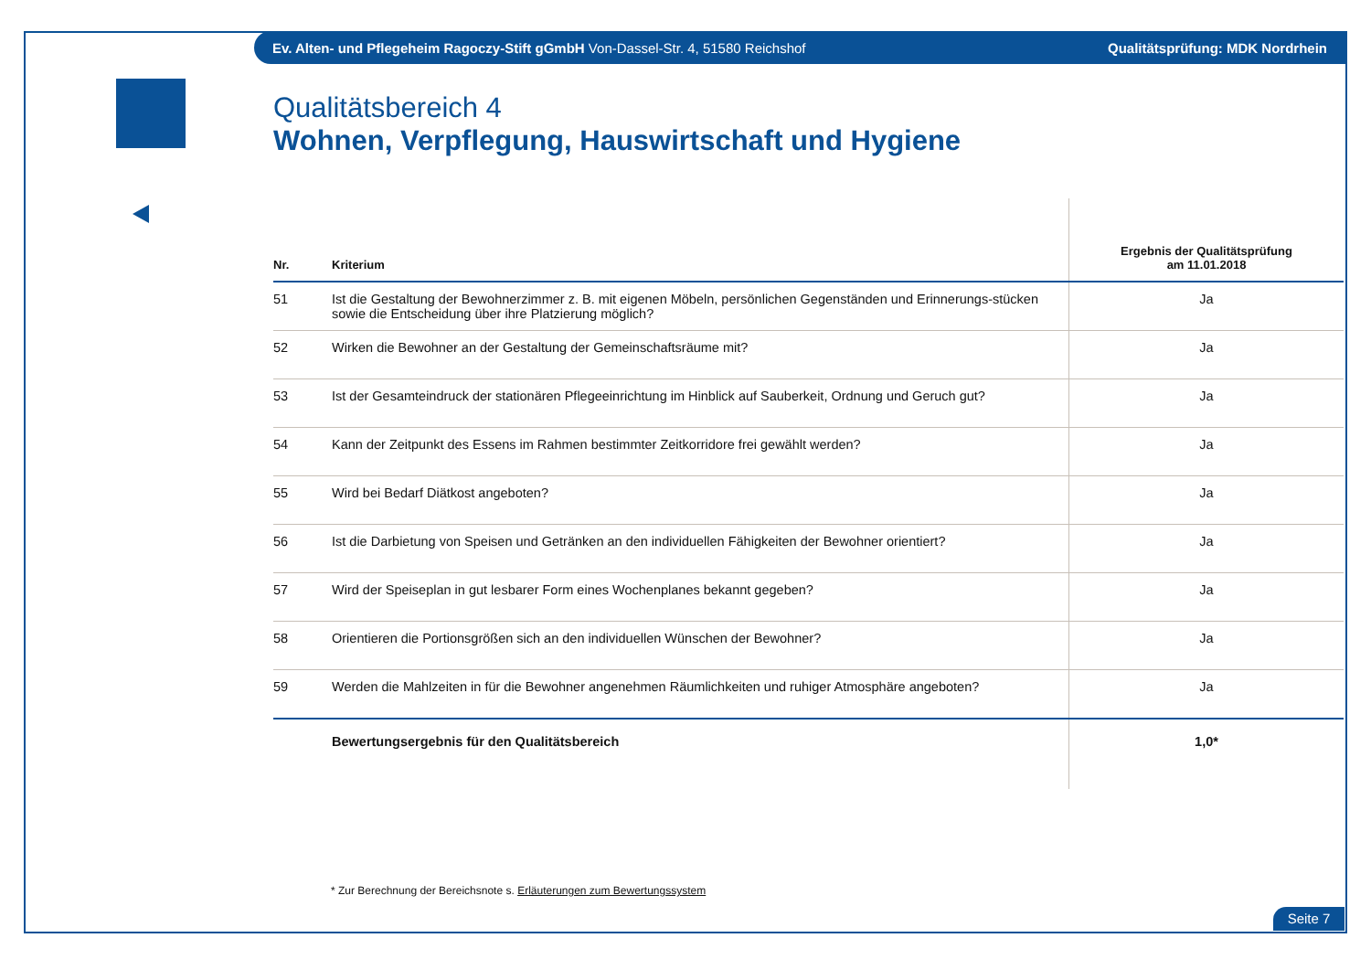Ev. Alten- und Pflegeheim Ragoczy-Stift gGmbH Von-Dassel-Str. 4, 51580 Reichshof Qualitätsprüfung: MDK Nordrhein
Qualitätsbereich 4
Wohnen, Verpflegung, Hauswirtschaft und Hygiene
| Nr. | Kriterium | Ergebnis der Qualitätsprüfung am 11.01.2018 |
| --- | --- | --- |
| 51 | Ist die Gestaltung der Bewohnerzimmer z. B. mit eigenen Möbeln, persönlichen Gegenständen und Erinnerungs-stücken sowie die Entscheidung über ihre Platzierung möglich? | Ja |
| 52 | Wirken die Bewohner an der Gestaltung der Gemeinschaftsräume mit? | Ja |
| 53 | Ist der Gesamteindruck der stationären Pflegeeinrichtung im Hinblick auf Sauberkeit, Ordnung und Geruch gut? | Ja |
| 54 | Kann der Zeitpunkt des Essens im Rahmen bestimmter Zeitkorridore frei gewählt werden? | Ja |
| 55 | Wird bei Bedarf Diätkost angeboten? | Ja |
| 56 | Ist die Darbietung von Speisen und Getränken an den individuellen Fähigkeiten der Bewohner orientiert? | Ja |
| 57 | Wird der Speiseplan in gut lesbarer Form eines Wochenplanes bekannt gegeben? | Ja |
| 58 | Orientieren die Portionsgrößen sich an den individuellen Wünschen der Bewohner? | Ja |
| 59 | Werden die Mahlzeiten in für die Bewohner angenehmen Räumlichkeiten und ruhiger Atmosphäre angeboten? | Ja |
| | Bewertungsergebnis für den Qualitätsbereich | 1,0* |
* Zur Berechnung der Bereichsnote s. Erläuterungen zum Bewertungssystem
Seite 7